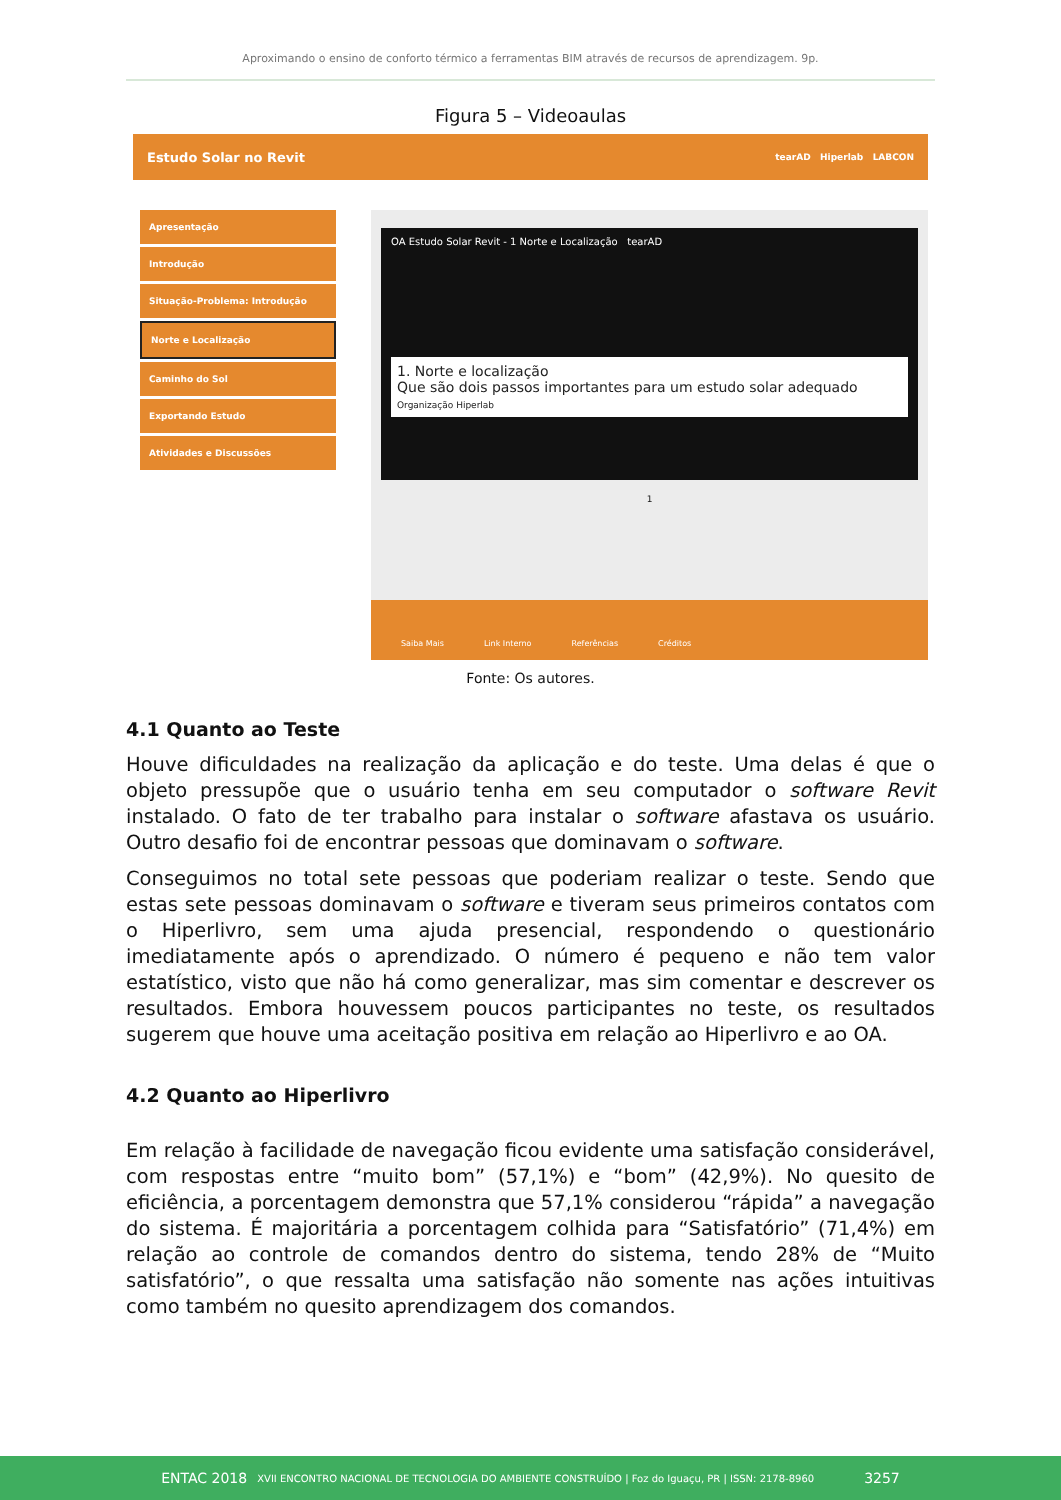Aproximando o ensino de conforto térmico a ferramentas BIM através de recursos de aprendizagem. 9p.
Figura 5 – Videoaulas
Estudo Solar no Revit tearAD Hiperlab LABCON
Apresentação
Introdução
Situação-Problema: Introdução
Norte e Localização
Caminho do Sol
Exportando Estudo
Atividades e Discussões
OA Estudo Solar Revit - 1 Norte e Localização tearAD
1. Norte e localização
Que são dois passos importantes para um estudo solar adequado Organização Hiperlab
1
Saiba Mais Link Interno Referências Créditos
Fonte: Os autores.
4.1 Quanto ao Teste
Houve dificuldades na realização da aplicação e do teste. Uma delas é que o objeto pressupõe que o usuário tenha em seu computador o software Revit instalado. O fato de ter trabalho para instalar o software afastava os usuário. Outro desafio foi de encontrar pessoas que dominavam o software.
Conseguimos no total sete pessoas que poderiam realizar o teste. Sendo que estas sete pessoas dominavam o software e tiveram seus primeiros contatos com o Hiperlivro, sem uma ajuda presencial, respondendo o questionário imediatamente após o aprendizado. O número é pequeno e não tem valor estatístico, visto que não há como generalizar, mas sim comentar e descrever os resultados. Embora houvessem poucos participantes no teste, os resultados sugerem que houve uma aceitação positiva em relação ao Hiperlivro e ao OA.
4.2 Quanto ao Hiperlivro
Em relação à facilidade de navegação ficou evidente uma satisfação considerável, com respostas entre “muito bom” (57,1%) e “bom” (42,9%). No quesito de eficiência, a porcentagem demonstra que 57,1% considerou “rápida” a navegação do sistema. É majoritária a porcentagem colhida para “Satisfatório” (71,4%) em relação ao controle de comandos dentro do sistema, tendo 28% de “Muito satisfatório”, o que ressalta uma satisfação não somente nas ações intuitivas como também no quesito aprendizagem dos comandos.
ENTAC 2018 XVII ENCONTRO NACIONAL DE TECNOLOGIA DO AMBIENTE CONSTRUÍDO | Foz do Iguaçu, PR | ISSN: 2178-8960 3257